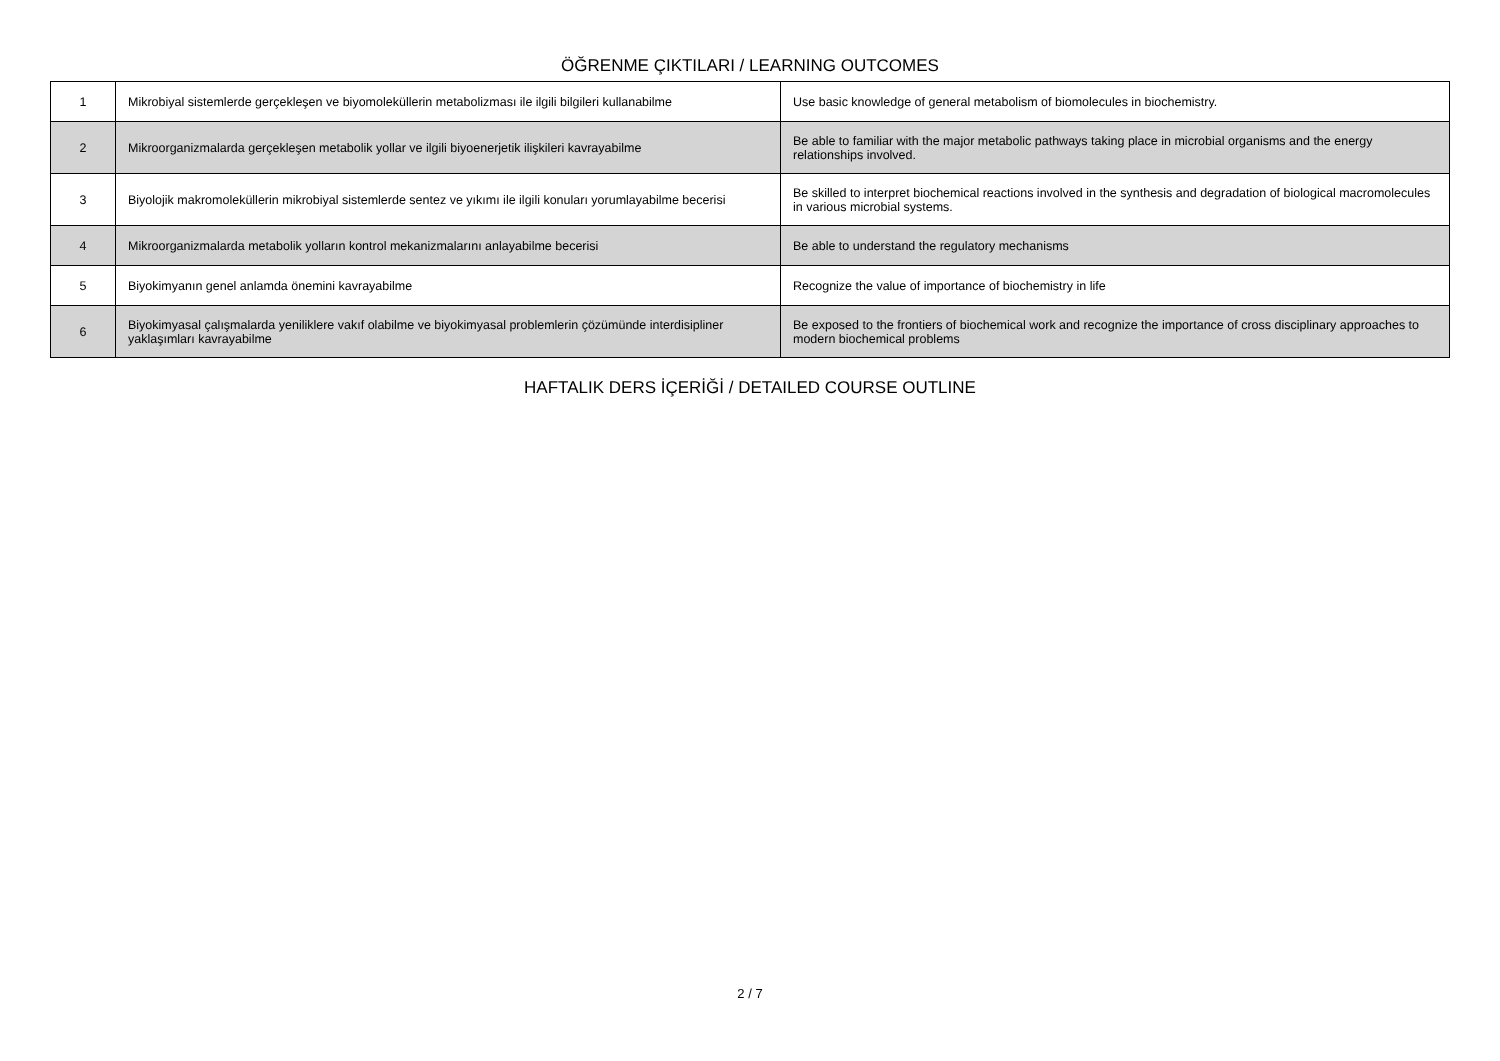ÖĞRENME ÇIKTILARI / LEARNING OUTCOMES
| 1 | Mikrobiyal sistemlerde gerçekleşen ve biyomoleküllerin metabolizması ile ilgili bilgileri kullanabilme | Use basic knowledge of general metabolism of biomolecules in biochemistry. |
| 2 | Mikroorganizmalarda gerçekleşen metabolik yollar ve ilgili biyoenerjetik ilişkileri kavrayabilme | Be able to familiar with the major metabolic pathways taking place in microbial organisms and the energy relationships involved. |
| 3 | Biyolojik makromoleküllerin mikrobiyal sistemlerde sentez ve yıkımı ile ilgili konuları yorumlayabilme becerisi | Be skilled to interpret biochemical reactions involved in the synthesis and degradation of biological macromolecules in various microbial systems. |
| 4 | Mikroorganizmalarda metabolik yolların kontrol mekanizmalarını anlayabilme becerisi | Be able to understand the regulatory mechanisms |
| 5 | Biyokimyanın genel anlamda önemini kavrayabilme | Recognize the value of importance of biochemistry in life |
| 6 | Biyokimyasal çalışmalarda yeniliklere vakıf olabilme ve biyokimyasal problemlerin çözümünde interdisipliner yaklaşımları kavrayabilme | Be exposed to the frontiers of biochemical work and recognize the importance of cross disciplinary approaches to modern biochemical problems |
HAFTALIK DERS İÇERİĞİ / DETAILED COURSE OUTLINE
2 / 7